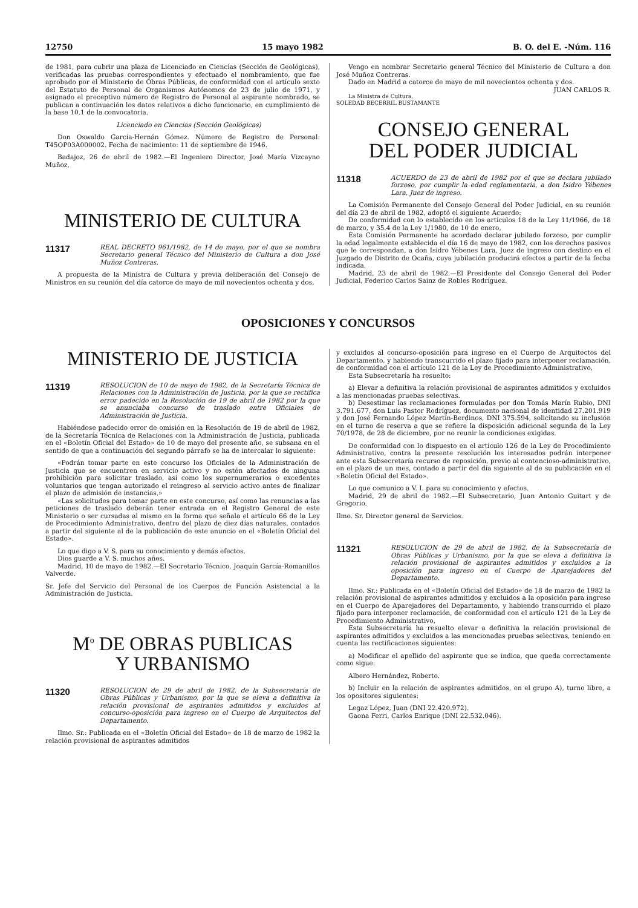12750 15 mayo 1982 B. O. del E. -Núm. 116
de 1981, para cubrir una plaza de Licenciado en Ciencias (Sección de Geológicas), verificadas las pruebas correspondientes y efectuado el nombramiento, que fue aprobado por el Ministerio de Obras Públicas, de conformidad con el artículo sexto del Estatuto de Personal de Organismos Autónomos de 23 de julio de 1971, y asignado el preceptivo número de Registro de Personal al aspirante nombrado, se publican a continuación los datos relativos a dicho funcionario, en cumplimiento de la base 10.1 de la convocatoria.
Licenciado en Ciencias (Sección Geológicas)
Don Oswaldo García-Hernán Gómez. Número de Registro de Personal: T45OP03A000002. Fecha de nacimiento: 11 de septiembre de 1946.
Badajoz, 26 de abril de 1982.—El Ingeniero Director, José María Vizcayno Muñoz.
MINISTERIO DE CULTURA
11317 REAL DECRETO 961/1982, de 14 de mayo, por el que se nombra Secretario general Técnico del Ministerio de Cultura a don José Muñoz Contreras.
A propuesta de la Ministra de Cultura y previa deliberación del Consejo de Ministros en su reunión del día catorce de mayo de mil novecientos ochenta y dos,
Vengo en nombrar Secretario general Técnico del Ministerio de Cultura a don José Muñoz Contreras.
Dado en Madrid a catorce de mayo de mil novecientos ochenta y dos.
JUAN CARLOS R.
La Ministra de Cultura,
SOLEDAD BECERRIL BUSTAMANTE
CONSEJO GENERAL
DEL PODER JUDICIAL
11318 ACUERDO de 23 de abril de 1982 por el que se declara jubilado forzoso, por cumplir la edad reglamentaria, a don Isidro Yébenes Lara, Juez de ingreso.
La Comisión Permanente del Consejo General del Poder Judicial, en su reunión del día 23 de abril de 1982, adoptó el siguiente Acuerdo:
De conformidad con lo establecido en los artículos 18 de la Ley 11/1966, de 18 de marzo, y 35.4 de la Ley 1/1980, de 10 de enero,
Esta Comisión Permanente ha acordado declarar jubilado forzoso, por cumplir la edad legalmente establecida el día 16 de mayo de 1982, con los derechos pasivos que le correspondan, a don Isidro Yébenes Lara, Juez de ingreso con destino en el Juzgado de Distrito de Ocaña, cuya jubilación producirá efectos a partir de la fecha indicada.
Madrid, 23 de abril de 1982.—El Presidente del Consejo General del Poder Judicial, Federico Carlos Sainz de Robles Rodríguez.
OPOSICIONES Y CONCURSOS
MINISTERIO DE JUSTICIA
11319 RESOLUCION de 10 de mayo de 1982, de la Secretaría Técnica de Relaciones con la Administración de Justicia, por la que se rectifica error padecido en la Resolución de 19 de abril de 1982 por la que se anunciaba concurso de traslado entre Oficiales de Administración de Justicia.
Habiéndose padecido error de omisión en la Resolución de 19 de abril de 1982, de la Secretaría Técnica de Relaciones con la Administración de Justicia, publicada en el «Boletín Oficial del Estado» de 10 de mayo del presente año, se subsana en el sentido de que a continuación del segundo párrafo se ha de intercalar lo siguiente:
«Podrán tomar parte en este concurso los Oficiales de la Administración de Justicia que se encuentren en servicio activo y no estén afectados de ninguna prohibición para solicitar traslado, así como los supernumerarios o excedentes voluntarios que tengan autorizado el reingreso al servicio activo antes de finalizar el plazo de admisión de instancias.»
«Las solicitudes para tomar parte en este concurso, así como las renuncias a las peticiones de traslado deberán tener entrada en el Registro General de este Ministerio o ser cursadas al mismo en la forma que señala el artículo 66 de la Ley de Procedimiento Administrativo, dentro del plazo de diez días naturales, contados a partir del siguiente al de la publicación de este anuncio en el «Boletín Oficial del Estado».
Lo que digo a V. S. para su conocimiento y demás efectos.
Dios guarde a V. S. muchos años.
Madrid, 10 de mayo de 1982.—El Secretario Técnico, Joaquín García-Romanillos Valverde.
Sr. Jefe del Servicio del Personal de los Cuerpos de Función Asistencial a la Administración de Justicia.
M<sup>o</sup> DE OBRAS PUBLICAS
Y URBANISMO
11320 RESOLUCION de 29 de abril de 1982, de la Subsecretaría de Obras Públicas y Urbanismo, por la que se eleva a definitiva la relación provisional de aspirantes admitidos y excluidos al concurso-oposición para ingreso en el Cuerpo de Arquitectos del Departamento.
Ilmo. Sr.: Publicada en el «Boletín Oficial del Estado» de 18 de marzo de 1982 la relación provisional de aspirantes admitidos
y excluidos al concurso-oposición para ingreso en el Cuerpo de Arquitectos del Departamento, y habiendo transcurrido el plazo fijado para interponer reclamación, de conformidad con el artículo 121 de la Ley de Procedimiento Administrativo,
Esta Subsecretaría ha resuelto:
a) Elevar a definitiva la relación provisional de aspirantes admitidos y excluidos a las mencionadas pruebas selectivas.
b) Desestimar las reclamaciones formuladas por don Tomás Marín Rubio, DNI 3.791.677, don Luis Pastor Rodríguez, documento nacional de identidad 27.201.919 y don José Fernando López Martín-Berdinos, DNI 375.594, solicitando su inclusión en el turno de reserva a que se refiere la disposición adicional segunda de la Ley 70/1978, de 28 de diciembre, por no reunir la condiciones exigidas.
De conformidad con lo dispuesto en el artículo 126 de la Ley de Procedimiento Administrativo, contra la presente resolución los interesados podrán interponer ante esta Subsecretaría recurso de reposición, previo al contencioso-administrativo, en el plazo de un mes, contado a partir del día siguiente al de su publicación en el «Boletín Oficial del Estado».
Lo que comunico a V. I. para su conocimiento y efectos.
Madrid, 29 de abril de 1982.—El Subsecretario, Juan Antonio Guitart y de Gregorio.
Ilmo. Sr. Director general de Servicios.
11321 RESOLUCION de 29 de abril de 1982, de la Subsecretaría de Obras Públicas y Urbanismo, por la que se eleva a definitiva la relación provisional de aspirantes admitidos y excluidos a la oposición para ingreso en el Cuerpo de Aparejadores del Departamento.
Ilmo. Sr.: Publicada en el «Boletín Oficial del Estado» de 18 de marzo de 1982 la relación provisional de aspirantes admitidos y excluidos a la oposición para ingreso en el Cuerpo de Aparejadores del Departamento, y habiendo transcurrido el plazo fijado para interponer reclamación, de conformidad con el artículo 121 de la Ley de Procedimiento Administrativo,
Esta Subsecretaría ha resuelto elevar a definitiva la relación provisional de aspirantes admitidos y excluidos a las mencionadas pruebas selectivas, teniendo en cuenta las rectificaciones siguientes:
a) Modificar el apellido del aspirante que se indica, que queda correctamente como sigue:
Albero Hernández, Roberto.
b) Incluir en la relación de aspirantes admitidos, en el grupo A), turno libre, a los opositores siguientes:
Legaz López, Juan (DNI 22.420.972).
Gaona Ferri, Carlos Enrique (DNI 22.532.046).